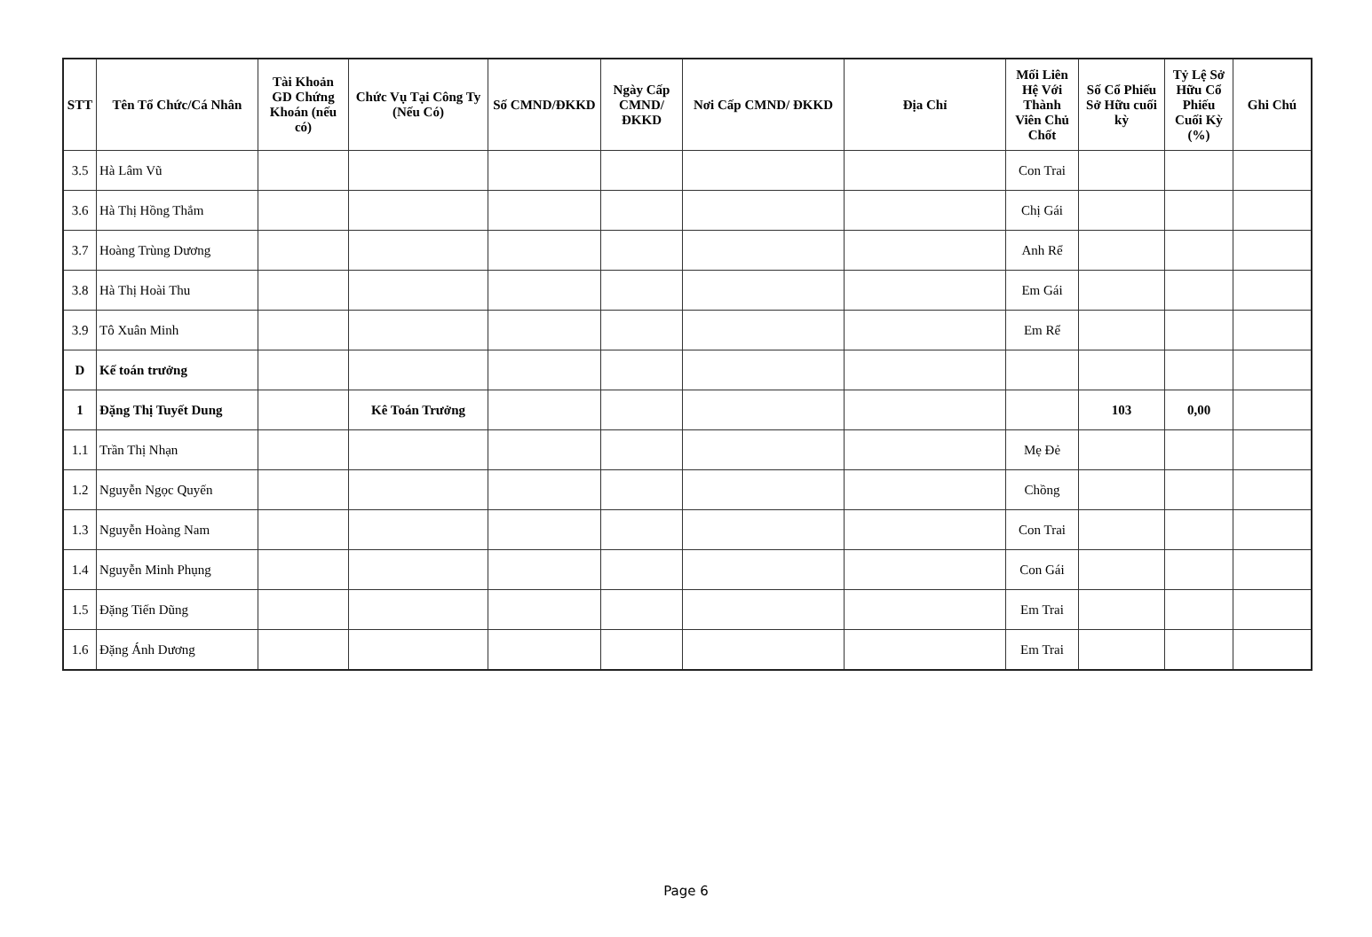| STT | Tên Tổ Chức/Cá Nhân | Tài Khoản GD Chứng Khoán (nếu có) | Chức Vụ Tại Công Ty (Nếu Có) | Số CMND/ĐKKD | Ngày Cấp CMND/ ĐKKD | Nơi Cấp CMND/ ĐKKD | Địa Chỉ | Mối Liên Hệ Với Thành Viên Chủ Chốt | Số Cổ Phiếu Sở Hữu cuối kỳ | Tỷ Lệ Sở Hữu Cổ Phiếu Cuối Kỳ (%) | Ghi Chú |
| --- | --- | --- | --- | --- | --- | --- | --- | --- | --- | --- | --- |
| 3.5 | Hà Lâm Vũ | | | | | | | Con Trai | | | |
| 3.6 | Hà Thị Hồng Thắm | | | | | | | Chị Gái | | | |
| 3.7 | Hoàng Trùng Dương | | | | | | | Anh Rể | | | |
| 3.8 | Hà Thị Hoài Thu | | | | | | | Em Gái | | | |
| 3.9 | Tô Xuân Minh | | | | | | | Em Rể | | | |
| D | Kế toán trưởng | | | | | | | | | | |
| 1 | Đặng Thị Tuyết Dung | | Kê Toán Trưởng | | | | | | 103 | 0,00 | |
| 1.1 | Trần Thị Nhạn | | | | | | | Mẹ Đẻ | | | |
| 1.2 | Nguyễn Ngọc Quyến | | | | | | | Chồng | | | |
| 1.3 | Nguyễn Hoàng Nam | | | | | | | Con Trai | | | |
| 1.4 | Nguyễn Minh Phụng | | | | | | | Con Gái | | | |
| 1.5 | Đặng Tiến Dũng | | | | | | | Em Trai | | | |
| 1.6 | Đặng Ánh Dương | | | | | | | Em Trai | | | |
Page 6